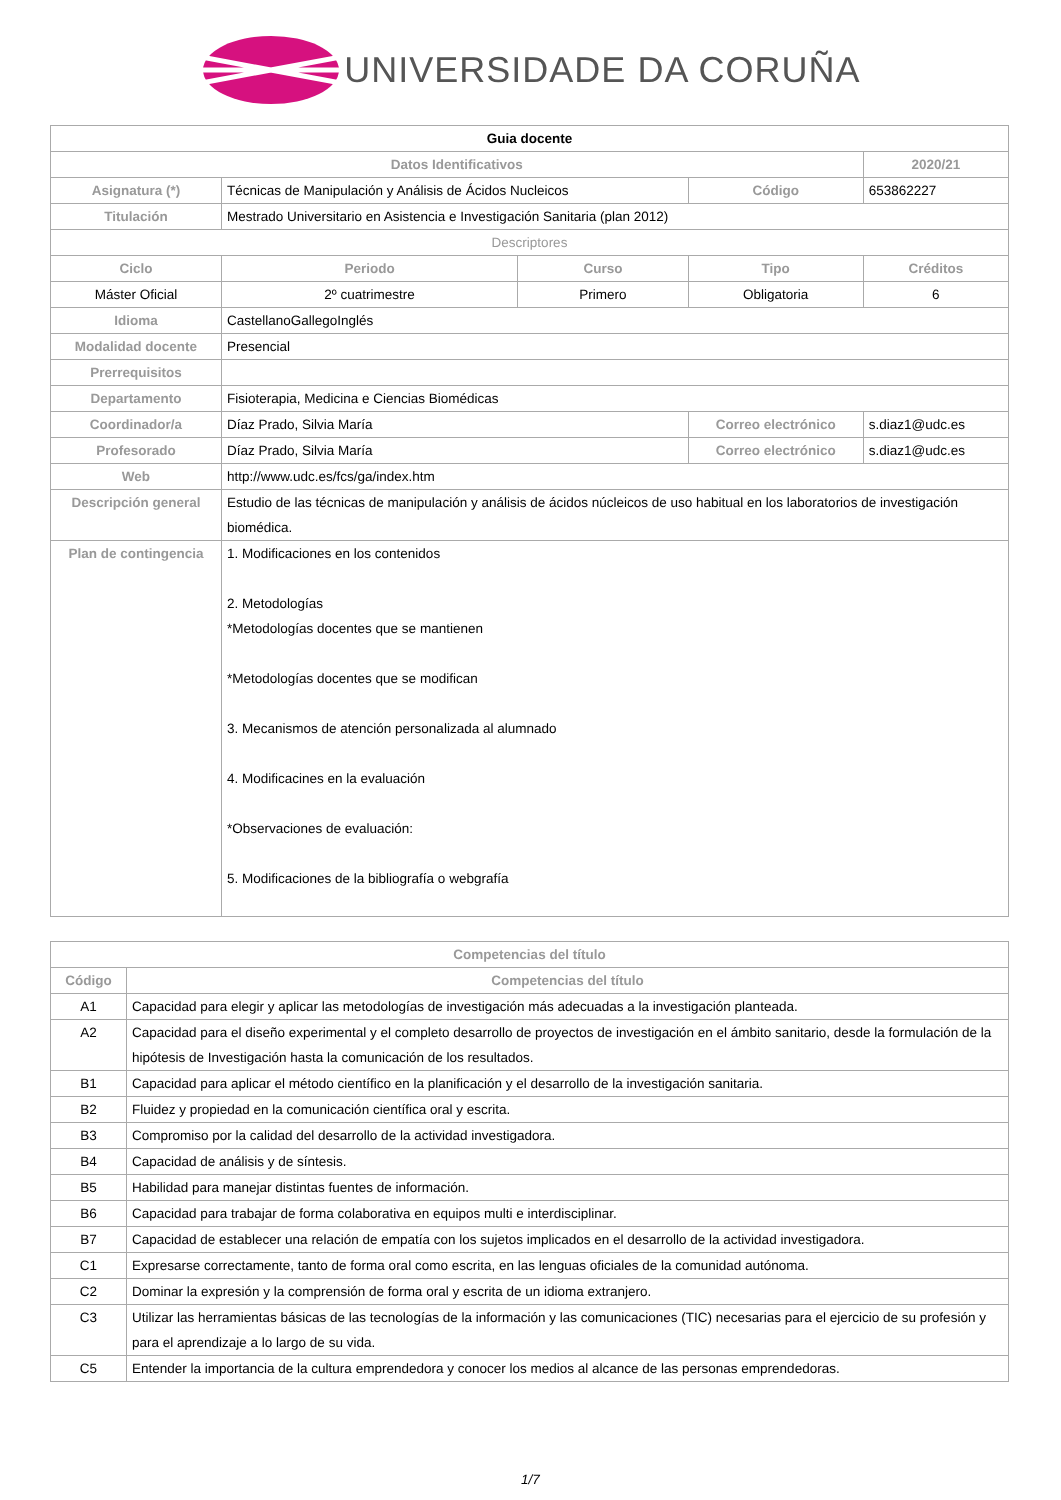UNIVERSIDADE DA CORUÑA
| Guia docente | | | | |
| Datos Identificativos | | | | 2020/21 |
| Asignatura (*) | Técnicas de Manipulación y Análisis de Ácidos Nucleicos | | Código | 653862227 |
| Titulación | Mestrado Universitario en Asistencia e Investigación Sanitaria (plan 2012) | | | |
| Descriptores | | | | |
| Ciclo | Periodo | Curso | Tipo | Créditos |
| Máster Oficial | 2º cuatrimestre | Primero | Obligatoria | 6 |
| Idioma | CastellanoGallegoInglés | | | |
| Modalidad docente | Presencial | | | |
| Prerrequisitos | | | | |
| Departamento | Fisioterapia, Medicina e Ciencias Biomédicas | | | |
| Coordinador/a | Díaz Prado, Silvia María | | Correo electrónico | s.diaz1@udc.es |
| Profesorado | Díaz Prado, Silvia María | | Correo electrónico | s.diaz1@udc.es |
| Web | http://www.udc.es/fcs/ga/index.htm | | | |
| Descripción general | Estudio de las técnicas de manipulación y análisis de ácidos núcleicos de uso habitual en los laboratorios de investigación biomédica. | | | |
| Plan de contingencia | 1. Modificaciones en los contenidos 2. Metodologías *Metodologías docentes que se mantienen *Metodologías docentes que se modifican 3. Mecanismos de atención personalizada al alumnado 4. Modificacines en la evaluación *Observaciones de evaluación: 5. Modificaciones de la bibliografía o webgrafía | | | |
| Competencias del título | |
| --- | --- |
| Código | Competencias del título |
| A1 | Capacidad para elegir y aplicar las metodologías de investigación más adecuadas a la investigación planteada. |
| A2 | Capacidad para el diseño experimental y el completo desarrollo de proyectos de investigación en el ámbito sanitario, desde la formulación de la hipótesis de Investigación hasta la comunicación de los resultados. |
| B1 | Capacidad para aplicar el método científico en la planificación y el desarrollo de la investigación sanitaria. |
| B2 | Fluidez y propiedad en la comunicación científica oral y escrita. |
| B3 | Compromiso por la calidad del desarrollo de la actividad investigadora. |
| B4 | Capacidad de análisis y de síntesis. |
| B5 | Habilidad para manejar distintas fuentes de información. |
| B6 | Capacidad para trabajar de forma colaborativa en equipos multi e interdisciplinar. |
| B7 | Capacidad de establecer una relación de empatía con los sujetos implicados en el desarrollo de la actividad investigadora. |
| C1 | Expresarse correctamente, tanto de forma oral como escrita, en las lenguas oficiales de la comunidad autónoma. |
| C2 | Dominar la expresión y la comprensión de forma oral y escrita de un idioma extranjero. |
| C3 | Utilizar las herramientas básicas de las tecnologías de la información y las comunicaciones (TIC) necesarias para el ejercicio de su profesión y para el aprendizaje a lo largo de su vida. |
| C5 | Entender la importancia de la cultura emprendedora y conocer los medios al alcance de las personas emprendedoras. |
1/7